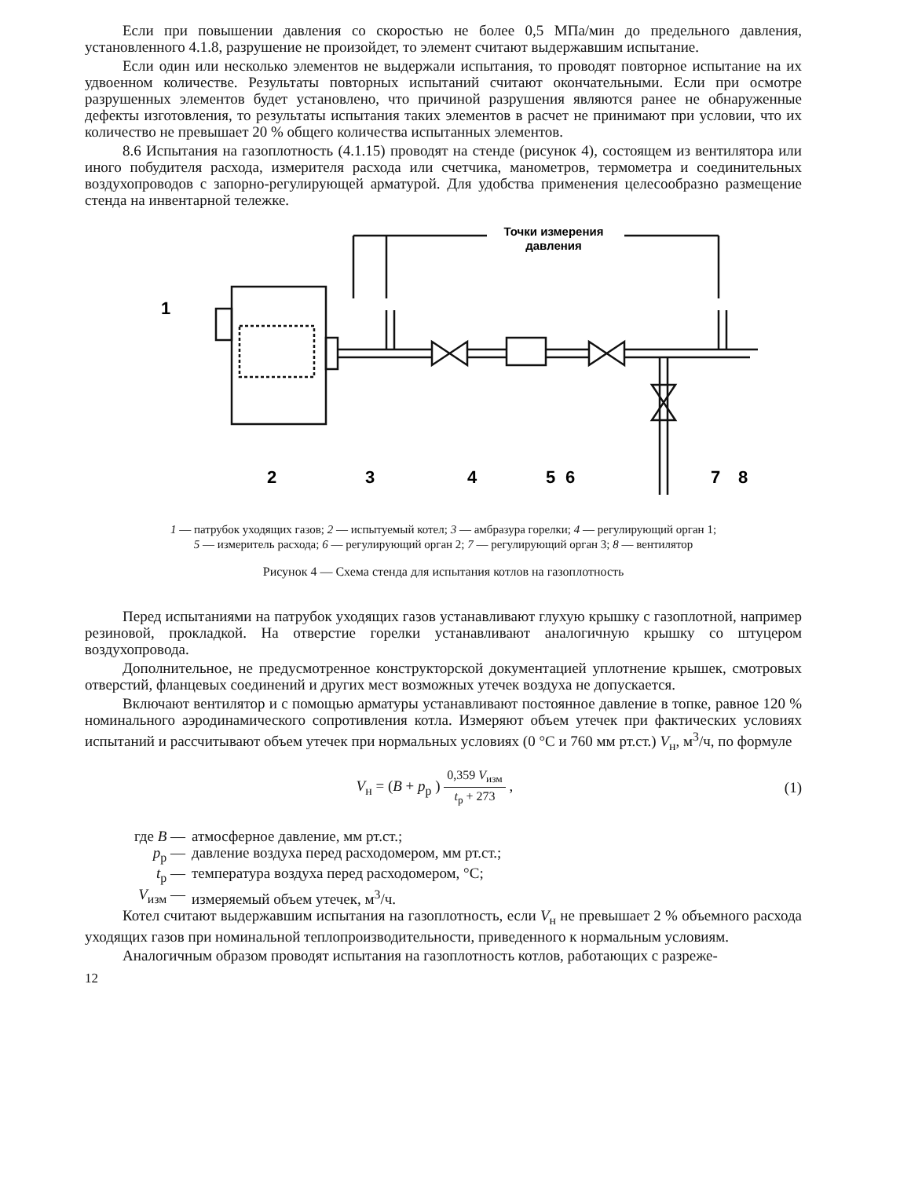Если при повышении давления со скоростью не более 0,5 МПа/мин до предельного давления, установленного 4.1.8, разрушение не произойдет, то элемент считают выдержавшим испытание.
Если один или несколько элементов не выдержали испытания, то проводят повторное испытание на их удвоенном количестве. Результаты повторных испытаний считают окончательными. Если при осмотре разрушенных элементов будет установлено, что причиной разрушения являются ранее не обнаруженные дефекты изготовления, то результаты испытания таких элементов в расчет не принимают при условии, что их количество не превышает 20 % общего количества испытанных элементов.
8.6 Испытания на газоплотность (4.1.15) проводят на стенде (рисунок 4), состоящем из вентилятора или иного побудителя расхода, измерителя расхода или счетчика, манометров, термометра и соединительных воздухопроводов с запорно-регулирующей арматурой. Для удобства применения целесообразно размещение стенда на инвентарной тележке.
1
2
3
4
5
6
7
8
Точки измерения
давления
1 — патрубок уходящих газов; 2 — испытуемый котел; 3 — амбразура горелки; 4 — регулирующий орган 1;
5 — измеритель расхода; 6 — регулирующий орган 2; 7 — регулирующий орган 3; 8 — вентилятор
Рисунок 4 — Схема стенда для испытания котлов на газоплотность
Перед испытаниями на патрубок уходящих газов устанавливают глухую крышку с газоплотной, например резиновой, прокладкой. На отверстие горелки устанавливают аналогичную крышку со штуцером воздухопровода.
Дополнительное, не предусмотренное конструкторской документацией уплотнение крышек, смотровых отверстий, фланцевых соединений и других мест возможных утечек воздуха не допускается.
Включают вентилятор и с помощью арматуры устанавливают постоянное давление в топке, равное 120 % номинального аэродинамического сопротивления котла. Измеряют объем утечек при фактических условиях испытаний и рассчитывают объем утечек при нормальных условиях (0 °С и 760 мм рт.ст.) V<sub>н</sub>, м<sup>3</sup>/ч, по формуле
V<sub>н</sub> = (B + p<sub>р</sub> ) 0,359 V<sub>изм</sub> t<sub>р</sub> + 273 , (1)
где B — атмосферное давление, мм рт.ст.;
p<sub>р</sub> — давление воздуха перед расходомером, мм рт.ст.;
t<sub>р</sub> — температура воздуха перед расходомером, °С;
V<sub>изм</sub> — измеряемый объем утечек, м<sup>3</sup>/ч.
Котел считают выдержавшим испытания на газоплотность, если V<sub>н</sub> не превышает 2 % объемного расхода уходящих газов при номинальной теплопроизводительности, приведенного к нормальным условиям.
Аналогичным образом проводят испытания на газоплотность котлов, работающих с разреже-
12